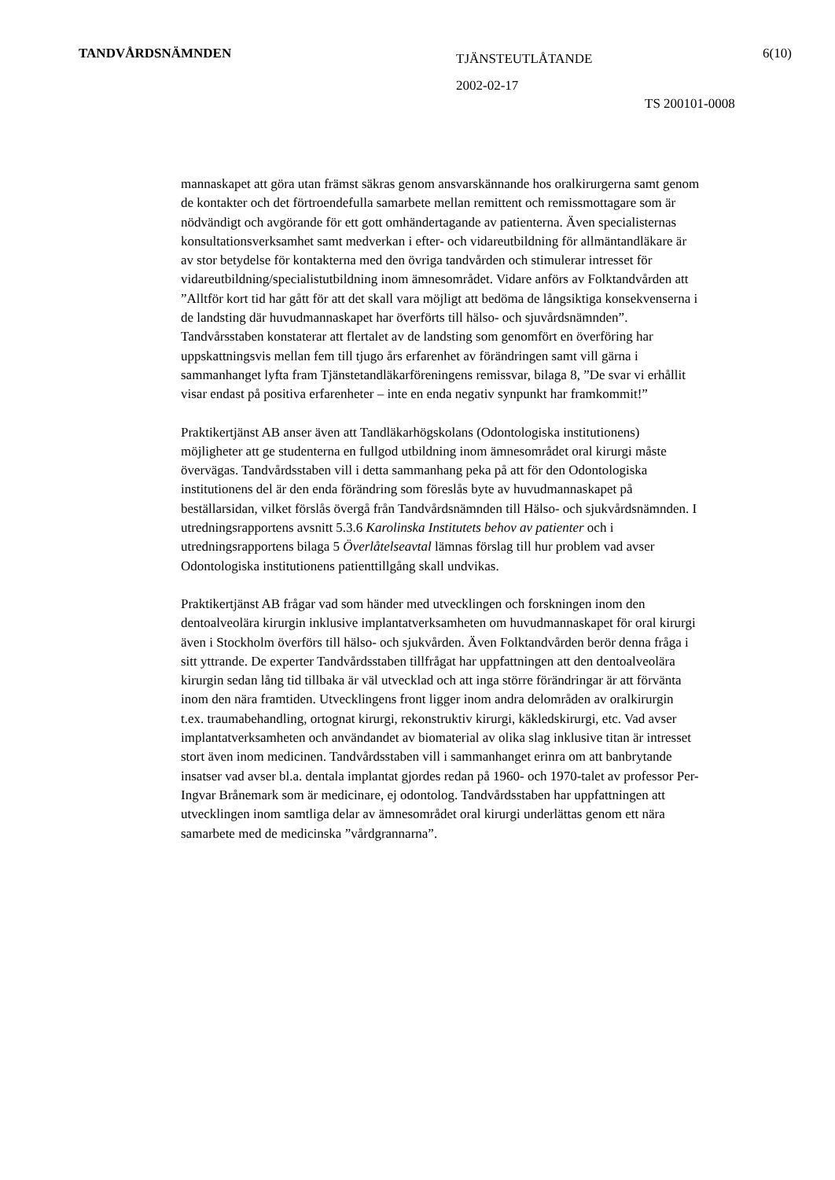TANDVÅRDSNÄMNDEN
TJÄNSTEUTLÅTANDE
2002-02-17
6(10)
TS 200101-0008
mannaskapet att göra utan främst säkras genom ansvarskännande hos oralkirurgerna samt genom de kontakter och det förtroendefulla samarbete mellan remittent och remissmottagare som är nödvändigt och avgörande för ett gott omhändertagande av patienterna. Även specialisternas konsultationsverksamhet samt medverkan i efter- och vidareutbildning för allmäntandläkare är av stor betydelse för kontakterna med den övriga tandvården och stimulerar intresset för vidareutbildning/specialistutbildning inom ämnesområdet. Vidare anförs av Folktandvården att ”Alltför kort tid har gått för att det skall vara möjligt att bedöma de långsiktiga konsekvenserna i de landsting där huvudmannaskapet har överförts till hälso- och sjuvårdsnämnden”. Tandvårsstaben konstaterar att flertalet av de landsting som genomfört en överföring har uppskattningsvis mellan fem till tjugo års erfarenhet av förändringen samt vill gärna i sammanhanget lyfta fram Tjänstetandläkarföreningens remissvar, bilaga 8, ”De svar vi erhållit visar endast på positiva erfarenheter – inte en enda negativ synpunkt har framkommit!”
Praktikertjänst AB anser även att Tandläkarhögskolans (Odontologiska institutionens) möjligheter att ge studenterna en fullgod utbildning inom ämnesområdet oral kirurgi måste övervägas. Tandvårdsstaben vill i detta sammanhang peka på att för den Odontologiska institutionens del är den enda förändring som föreslås byte av huvudmannaskapet på beställarsidan, vilket förslås övergå från Tandvårdsnämnden till Hälso- och sjukvårdsnämnden. I utredningsrapportens avsnitt 5.3.6 Karolinska Institutets behov av patienter och i utredningsrapportens bilaga 5 Överlåtelseavtal lämnas förslag till hur problem vad avser Odontologiska institutionens patienttillgång skall undvikas.
Praktikertjänst AB frågar vad som händer med utvecklingen och forskningen inom den dentoalveolära kirurgin inklusive implantatverksamheten om huvudmannaskapet för oral kirurgi även i Stockholm överförs till hälso- och sjukvården. Även Folktandvården berör denna fråga i sitt yttrande. De experter Tandvårdsstaben tillfrågat har uppfattningen att den dentoalveolära kirurgin sedan lång tid tillbaka är väl utvecklad och att inga större förändringar är att förvänta inom den nära framtiden. Utvecklingens front ligger inom andra delområden av oralkirurgin t.ex. traumabehandling, ortognat kirurgi, rekonstruktiv kirurgi, käkledskirurgi, etc. Vad avser implantatverksamheten och användandet av biomaterial av olika slag inklusive titan är intresset stort även inom medicinen. Tandvårdsstaben vill i sammanhanget erinra om att banbrytande insatser vad avser bl.a. dentala implantat gjordes redan på 1960- och 1970-talet av professor Per-Ingvar Brånemark som är medicinare, ej odontolog. Tandvårdsstaben har uppfattningen att utvecklingen inom samtliga delar av ämnesområdet oral kirurgi underlättas genom ett nära samarbete med de medicinska ”vårdgrannarna”.